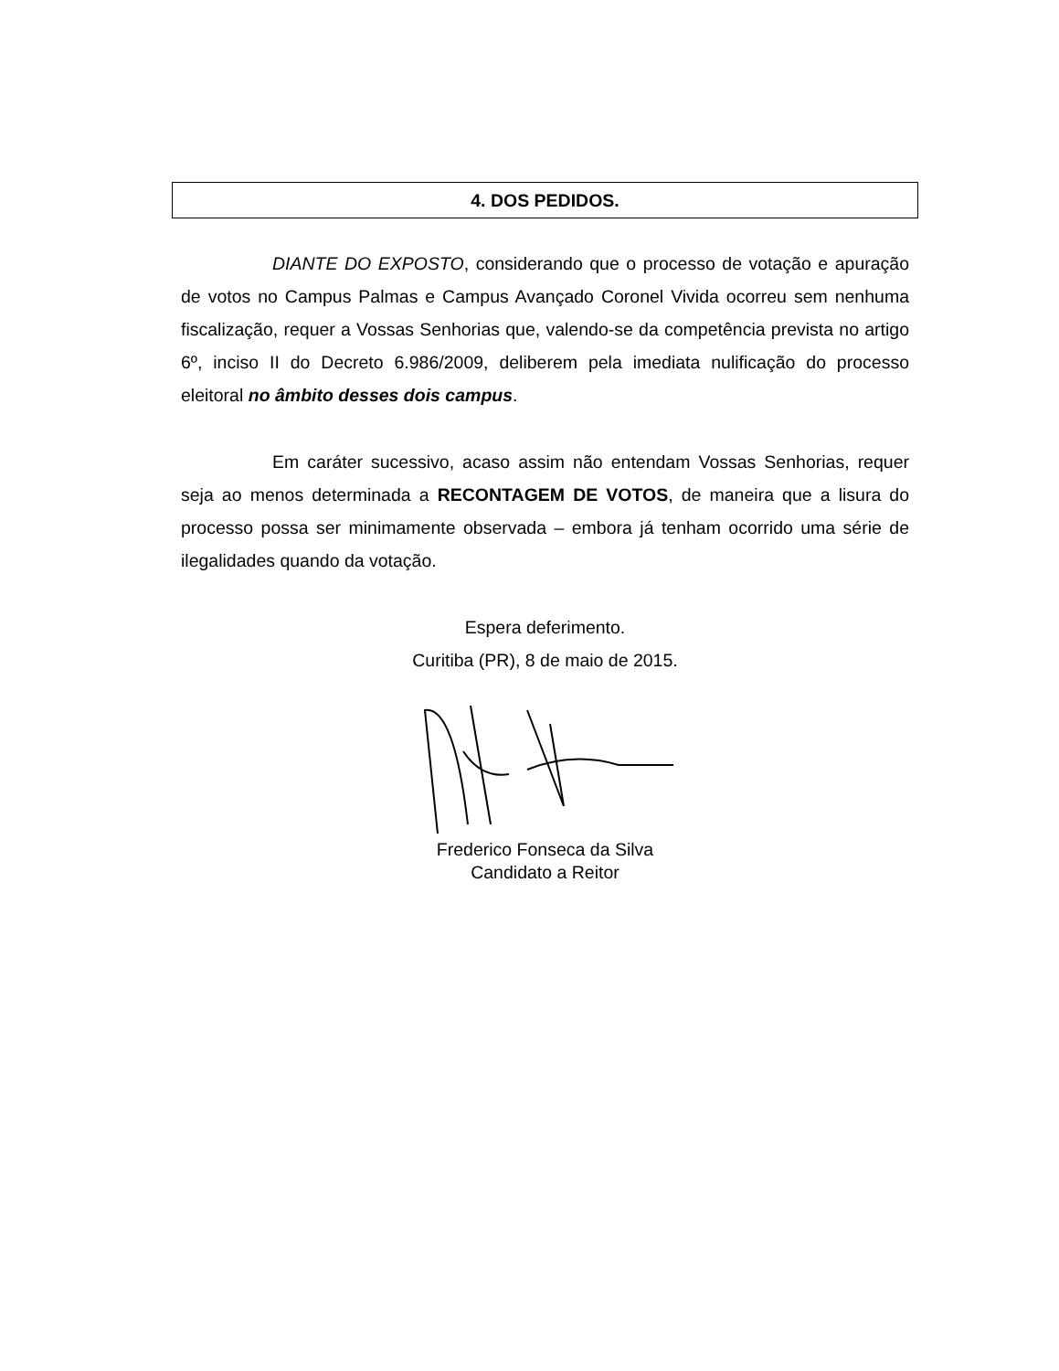4. DOS PEDIDOS.
DIANTE DO EXPOSTO, considerando que o processo de votação e apuração de votos no Campus Palmas e Campus Avançado Coronel Vivida ocorreu sem nenhuma fiscalização, requer a Vossas Senhorias que, valendo-se da competência prevista no artigo 6º, inciso II do Decreto 6.986/2009, deliberem pela imediata nulificação do processo eleitoral no âmbito desses dois campus.
Em caráter sucessivo, acaso assim não entendam Vossas Senhorias, requer seja ao menos determinada a RECONTAGEM DE VOTOS, de maneira que a lisura do processo possa ser minimamente observada – embora já tenham ocorrido uma série de ilegalidades quando da votação.
Espera deferimento.
Curitiba (PR), 8 de maio de 2015.
Frederico Fonseca da Silva
Candidato a Reitor